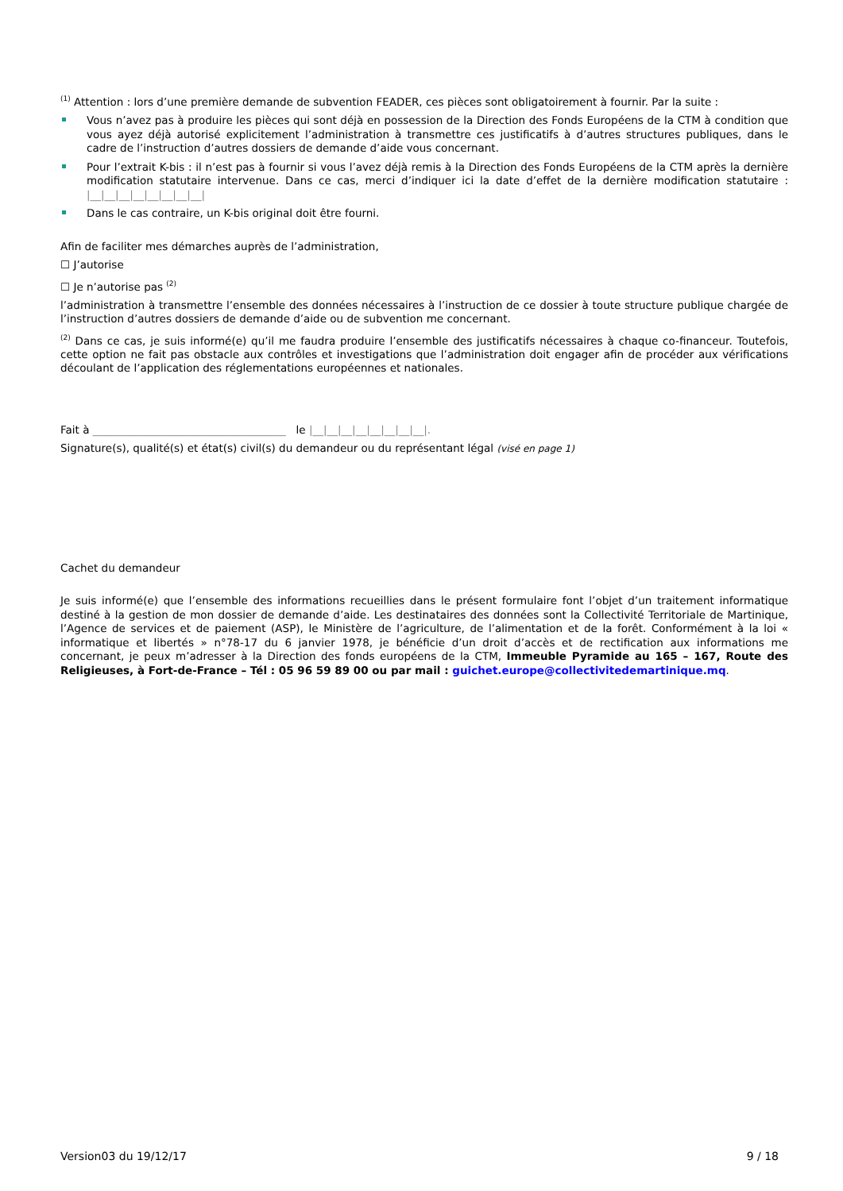<sup>(1)</sup> Attention : lors d’une première demande de subvention FEADER, ces pièces sont obligatoirement à fournir. Par la suite :
Vous n’avez pas à produire les pièces qui sont déjà en possession de la Direction des Fonds Européens de la CTM à condition que vous ayez déjà autorisé explicitement l’administration à transmettre ces justificatifs à d’autres structures publiques, dans le cadre de l’instruction d’autres dossiers de demande d’aide vous concernant.
Pour l’extrait K-bis : il n’est pas à fournir si vous l’avez déjà remis à la Direction des Fonds Européens de la CTM après la dernière modification statutaire intervenue. Dans ce cas, merci d’indiquer ici la date d’effet de la dernière modification statutaire : |__|__|__|__|__|__|__|__|
Dans le cas contraire, un K-bis original doit être fourni.
Afin de faciliter mes démarches auprès de l’administration,
☐ J’autorise
☐ Je n’autorise pas <sup>(2)</sup>
l’administration à transmettre l’ensemble des données nécessaires à l’instruction de ce dossier à toute structure publique chargée de l’instruction d’autres dossiers de demande d’aide ou de subvention me concernant.
<sup>(2)</sup> Dans ce cas, je suis informé(e) qu’il me faudra produire l’ensemble des justificatifs nécessaires à chaque co-financeur. Toutefois, cette option ne fait pas obstacle aux contrôles et investigations que l’administration doit engager afin de procéder aux vérifications découlant de l’application des réglementations européennes et nationales.
Fait à ____________________________________ le |__|__|__|__|__|__|__|__|.
Signature(s), qualité(s) et état(s) civil(s) du demandeur ou du représentant légal (visé en page 1)
Cachet du demandeur
Je suis informé(e) que l’ensemble des informations recueillies dans le présent formulaire font l’objet d’un traitement informatique destiné à la gestion de mon dossier de demande d’aide. Les destinataires des données sont la Collectivité Territoriale de Martinique, l’Agence de services et de paiement (ASP), le Ministère de l’agriculture, de l’alimentation et de la forêt. Conformément à la loi « informatique et libertés » n°78-17 du 6 janvier 1978, je bénéficie d’un droit d’accès et de rectification aux informations me concernant, je peux m’adresser à la Direction des fonds européens de la CTM, Immeuble Pyramide au 165 – 167, Route des Religieuses, à Fort-de-France – Tél : 05 96 59 89 00 ou par mail : guichet.europe@collectivitedemartinique.mq.
Version03 du 19/12/17 9 / 18